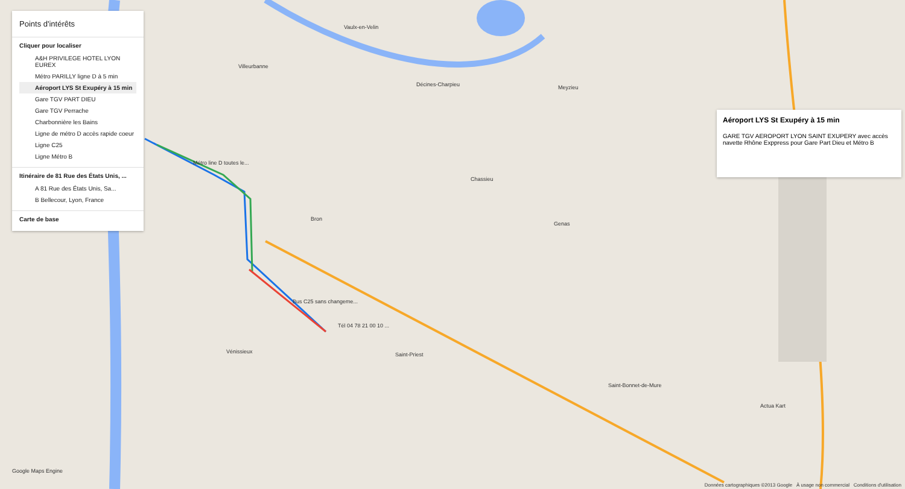Points d'intérêts
Cliquer pour localiser
A&H PRIVILEGE HOTEL LYON EUREX
Métro PARILLY ligne D à 5 min
Aéroport LYS St Exupéry à 15 min
Gare TGV PART DIEU
Gare TGV Perrache
Charbonnière les Bains
Ligne de métro D accès rapide coeur
Ligne C25
Ligne Métro B
Itinéraire de 81 Rue des États Unis, ...
A 81 Rue des États Unis, Sa...
B Bellecour, Lyon, France
Carte de base
Aéroport LYS St Exupéry à 15 min
GARE TGV AEROPORT LYON SAINT EXUPERY avec accès navette Rhône Exppress pour Gare Part Dieu et Métro B
Vaulx-en-Velin
Villeurbanne
Décines-Charpieu Meyzieu
Chassieu
Bron
Métro line D toutes le...
Bus C25 sans changeme...
Tél 04 78 21 00 10 ...
Vénissieux Saint-Priest
Genas
Saint-Bonnet-de-Mure
Actua Kart
Google Maps Engine
Données cartographiques ©2013 Google À usage non commercial Conditions d'utilisation